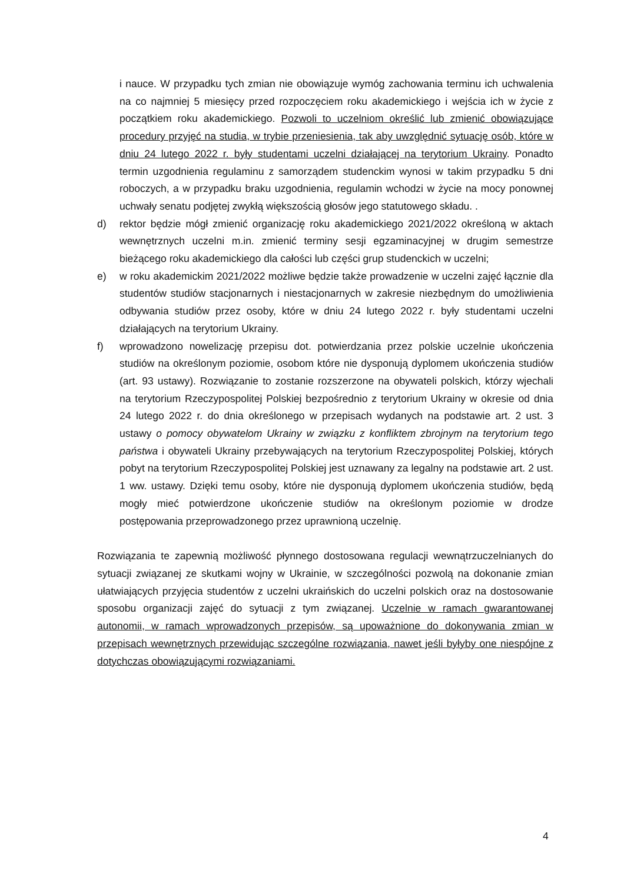i nauce. W przypadku tych zmian nie obowiązuje wymóg zachowania terminu ich uchwalenia na co najmniej 5 miesięcy przed rozpoczęciem roku akademickiego i wejścia ich w życie z początkiem roku akademickiego. Pozwoli to uczelniom określić lub zmienić obowiązujące procedury przyjęć na studia, w trybie przeniesienia, tak aby uwzględnić sytuację osób, które w dniu 24 lutego 2022 r. były studentami uczelni działającej na terytorium Ukrainy. Ponadto termin uzgodnienia regulaminu z samorządem studenckim wynosi w takim przypadku 5 dni roboczych, a w przypadku braku uzgodnienia, regulamin wchodzi w życie na mocy ponownej uchwały senatu podjętej zwykłą większością głosów jego statutowego składu. .
d) rektor będzie mógł zmienić organizację roku akademickiego 2021/2022 określoną w aktach wewnętrznych uczelni m.in. zmienić terminy sesji egzaminacyjnej w drugim semestrze bieżącego roku akademickiego dla całości lub części grup studenckich w uczelni;
e) w roku akademickim 2021/2022 możliwe będzie także prowadzenie w uczelni zajęć łącznie dla studentów studiów stacjonarnych i niestacjonarnych w zakresie niezbędnym do umożliwienia odbywania studiów przez osoby, które w dniu 24 lutego 2022 r. były studentami uczelni działających na terytorium Ukrainy.
f) wprowadzono nowelizację przepisu dot. potwierdzania przez polskie uczelnie ukończenia studiów na określonym poziomie, osobom które nie dysponują dyplomem ukończenia studiów (art. 93 ustawy). Rozwiązanie to zostanie rozszerzone na obywateli polskich, którzy wjechali na terytorium Rzeczypospolitej Polskiej bezpośrednio z terytorium Ukrainy w okresie od dnia 24 lutego 2022 r. do dnia określonego w przepisach wydanych na podstawie art. 2 ust. 3 ustawy o pomocy obywatelom Ukrainy w związku z konfliktem zbrojnym na terytorium tego państwa i obywateli Ukrainy przebywających na terytorium Rzeczypospolitej Polskiej, których pobyt na terytorium Rzeczypospolitej Polskiej jest uznawany za legalny na podstawie art. 2 ust. 1 ww. ustawy. Dzięki temu osoby, które nie dysponują dyplomem ukończenia studiów, będą mogły mieć potwierdzone ukończenie studiów na określonym poziomie w drodze postępowania przeprowadzonego przez uprawnioną uczelnię.
Rozwiązania te zapewnią możliwość płynnego dostosowana regulacji wewnątrzuczelnianych do sytuacji związanej ze skutkami wojny w Ukrainie, w szczególności pozwolą na dokonanie zmian ułatwiających przyjęcia studentów z uczelni ukraińskich do uczelni polskich oraz na dostosowanie sposobu organizacji zajęć do sytuacji z tym związanej. Uczelnie w ramach gwarantowanej autonomii, w ramach wprowadzonych przepisów, są upoważnione do dokonywania zmian w przepisach wewnętrznych przewidując szczególne rozwiązania, nawet jeśli byłyby one niespójne z dotychczas obowiązującymi rozwiązaniami.
4